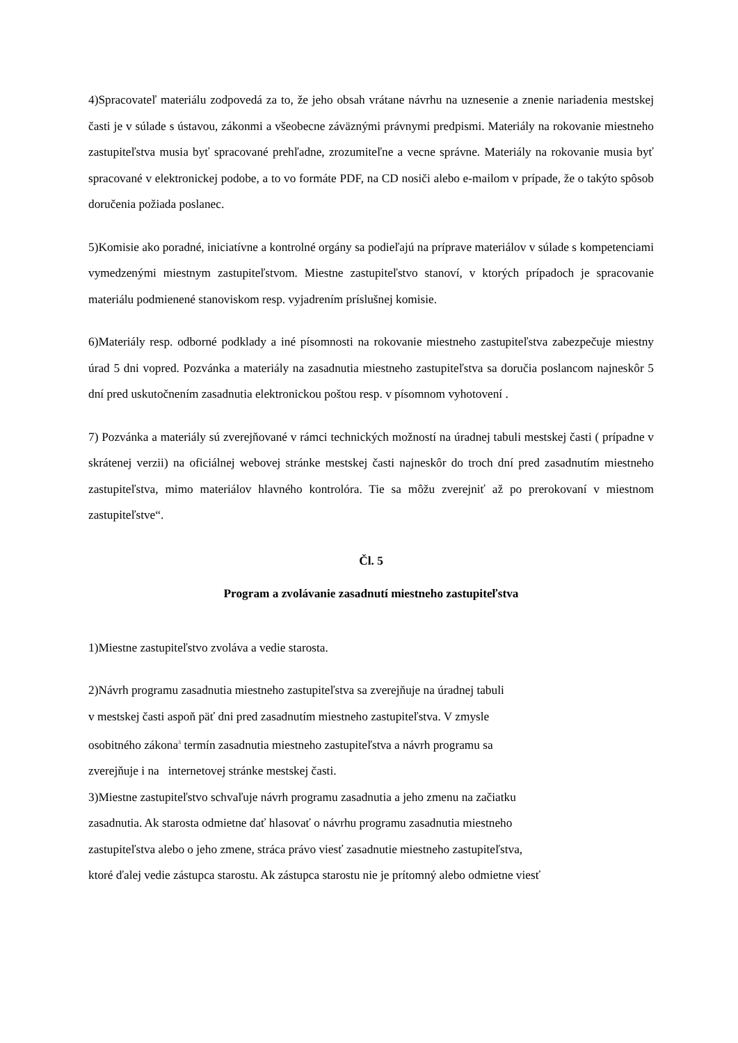4)Spracovateľ materiálu zodpovedá za to, že jeho obsah vrátane návrhu na uznesenie a znenie nariadenia mestskej časti je v súlade s ústavou, zákonmi a všeobecne záväznými právnymi predpismi. Materiály na rokovanie miestneho zastupiteľstva musia byť spracované prehľadne, zrozumiteľne a vecne správne. Materiály na rokovanie musia byť spracované v elektronickej podobe, a to vo formáte PDF, na CD nosiči alebo e-mailom v prípade, že o takýto spôsob doručenia požiada poslanec.
5)Komisie ako poradné, iniciatívne a kontrolné orgány sa podieľajú na príprave materiálov v súlade s kompetenciami vymedzenými miestnym zastupiteľstvom. Miestne zastupiteľstvo stanoví, v ktorých prípadoch je spracovanie materiálu podmienené stanoviskom resp. vyjadrením príslušnej komisie.
6)Materiály resp. odborné podklady a iné písomnosti na rokovanie miestneho zastupiteľstva zabezpečuje miestny úrad 5 dni vopred. Pozvánka a materiály na zasadnutia miestneho zastupiteľstva sa doručia poslancom najneskôr 5 dní pred uskutočnením zasadnutia elektronickou poštou resp. v písomnom vyhotovení .
7) Pozvánka a materiály sú zverejňované v rámci technických možností na úradnej tabuli mestskej časti ( prípadne v skrátenej verzii) na oficiálnej webovej stránke mestskej časti najneskôr do troch dní pred zasadnutím miestneho zastupiteľstva, mimo materiálov hlavného kontrolóra. Tie sa môžu zverejniť až po prerokovaní v miestnom zastupiteľstve“.
Čl. 5
Program a zvolávanie zasadnutí miestneho zastupiteľstva
1)Miestne zastupiteľstvo zvoláva a vedie starosta.
2)Návrh programu zasadnutia miestneho zastupiteľstva sa zverejňuje na úradnej tabuli
v mestskej časti aspoň päť dni pred zasadnutím miestneho zastupiteľstva. V zmysle
osobitného zákona<sup>3</sup> termín zasadnutia miestneho zastupiteľstva a návrh programu sa
zverejňuje i na internetovej stránke mestskej časti.
3)Miestne zastupiteľstvo schvaľuje návrh programu zasadnutia a jeho zmenu na začiatku
zasadnutia. Ak starosta odmietne dať hlasovať o návrhu programu zasadnutia miestneho
zastupiteľstva alebo o jeho zmene, stráca právo viesť zasadnutie miestneho zastupiteľstva,
ktoré ďalej vedie zástupca starostu. Ak zástupca starostu nie je prítomný alebo odmietne viesť